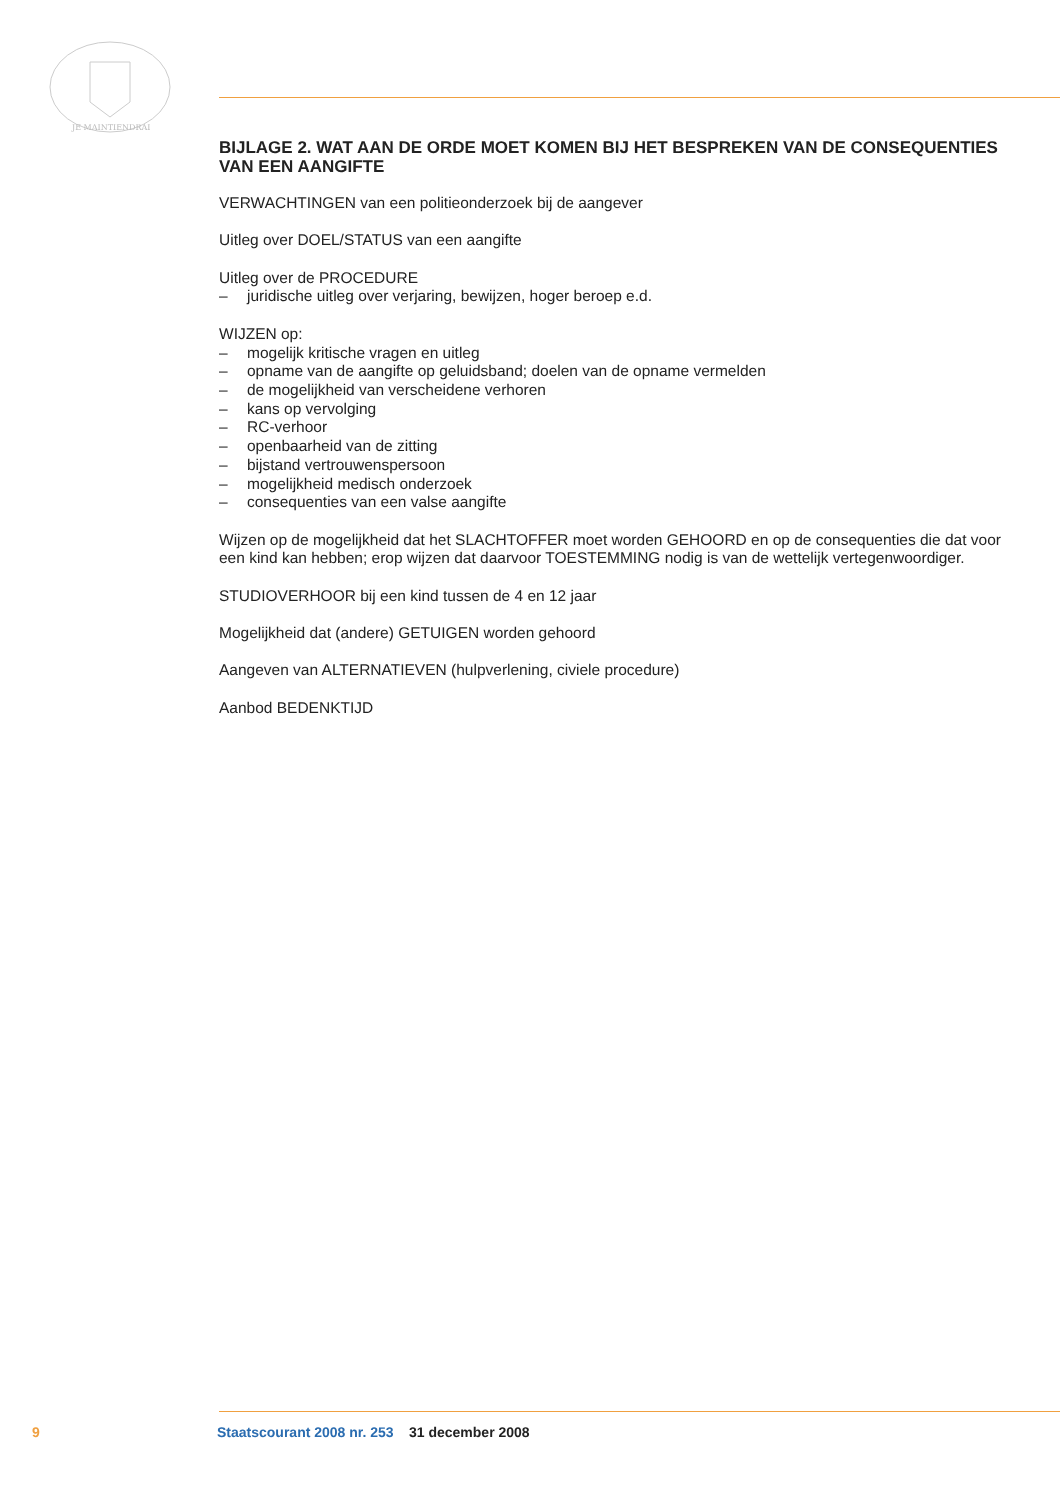JE MAINTIENDRAI
BIJLAGE 2. WAT AAN DE ORDE MOET KOMEN BIJ HET BESPREKEN VAN DE CONSEQUENTIES VAN EEN AANGIFTE
VERWACHTINGEN van een politieonderzoek bij de aangever
Uitleg over DOEL/STATUS van een aangifte
Uitleg over de PROCEDURE
– juridische uitleg over verjaring, bewijzen, hoger beroep e.d.
WIJZEN op:
– mogelijk kritische vragen en uitleg
– opname van de aangifte op geluidsband; doelen van de opname vermelden
– de mogelijkheid van verscheidene verhoren
– kans op vervolging
– RC-verhoor
– openbaarheid van de zitting
– bijstand vertrouwenspersoon
– mogelijkheid medisch onderzoek
– consequenties van een valse aangifte
Wijzen op de mogelijkheid dat het SLACHTOFFER moet worden GEHOORD en op de consequenties die dat voor een kind kan hebben; erop wijzen dat daarvoor TOESTEMMING nodig is van de wettelijk vertegenwoordiger.
STUDIOVERHOOR bij een kind tussen de 4 en 12 jaar
Mogelijkheid dat (andere) GETUIGEN worden gehoord
Aangeven van ALTERNATIEVEN (hulpverlening, civiele procedure)
Aanbod BEDENKTIJD
9 Staatscourant 2008 nr. 253 31 december 2008